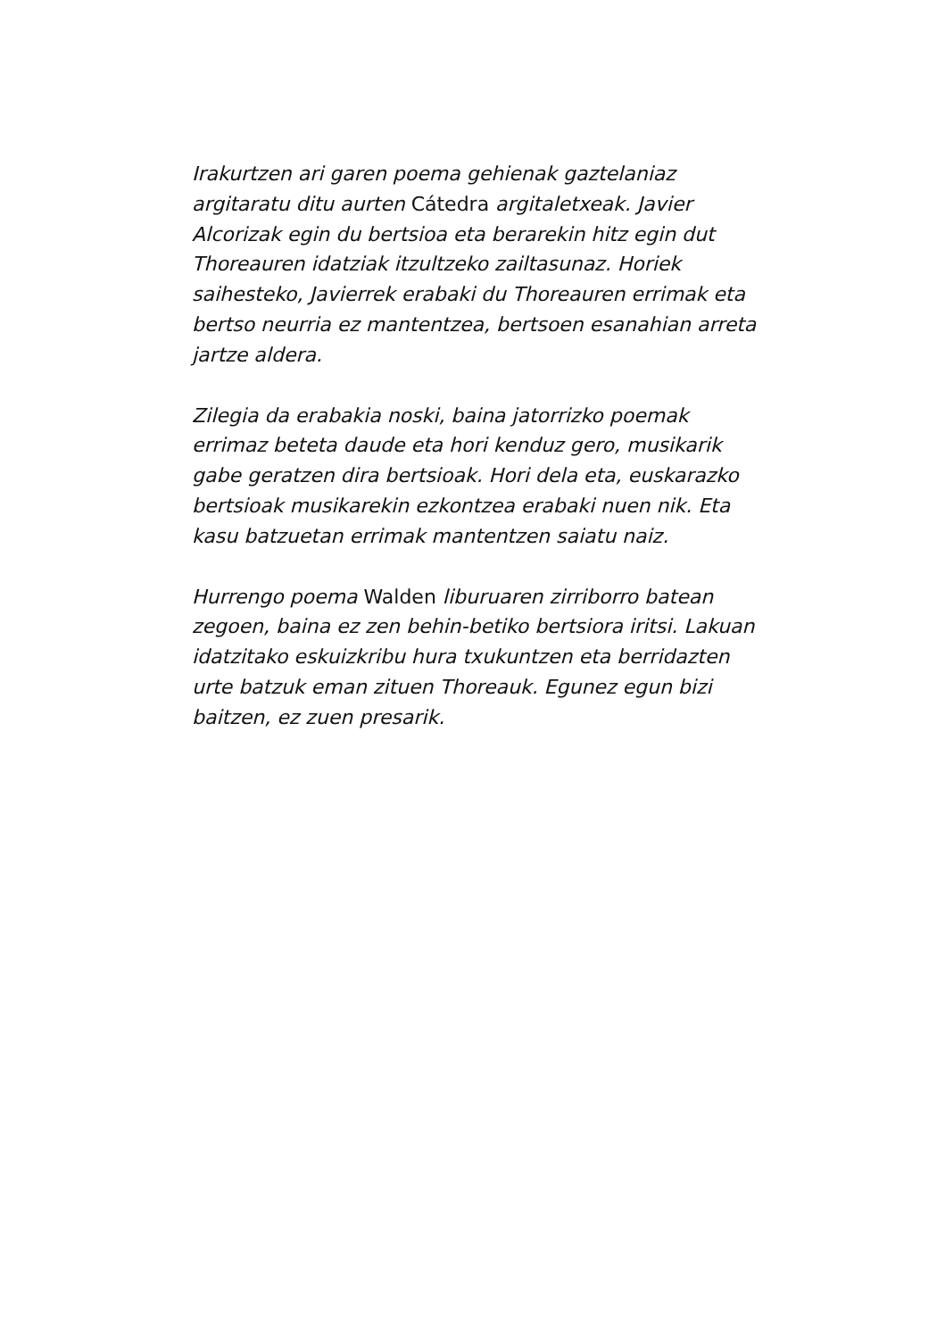Irakurtzen ari garen poema gehienak gaztelaniaz argitaratu ditu aurten Cátedra argitaletxeak. Javier Alcorizak egin du bertsioa eta berarekin hitz egin dut Thoreauren idatziak itzultzeko zailtasunaz. Horiek saihesteko, Javierrek erabaki du Thoreauren errimak eta bertso neurria ez mantentzea, bertsoen esanahian arreta jartze aldera.
Zilegia da erabakia noski, baina jatorrizko poemak errimaz beteta daude eta hori kenduz gero, musikarik gabe geratzen dira bertsioak. Hori dela eta, euskarazko bertsioak musikarekin ezkontzea erabaki nuen nik. Eta kasu batzuetan errimak mantentzen saiatu naiz.
Hurrengo poema Walden liburuaren zirriborro batean zegoen, baina ez zen behin-betiko bertsiora iritsi. Lakuan idatzitako eskuizkribu hura txukuntzen eta berridazten urte batzuk eman zituen Thoreauk. Egunez egun bizi baitzen, ez zuen presarik.